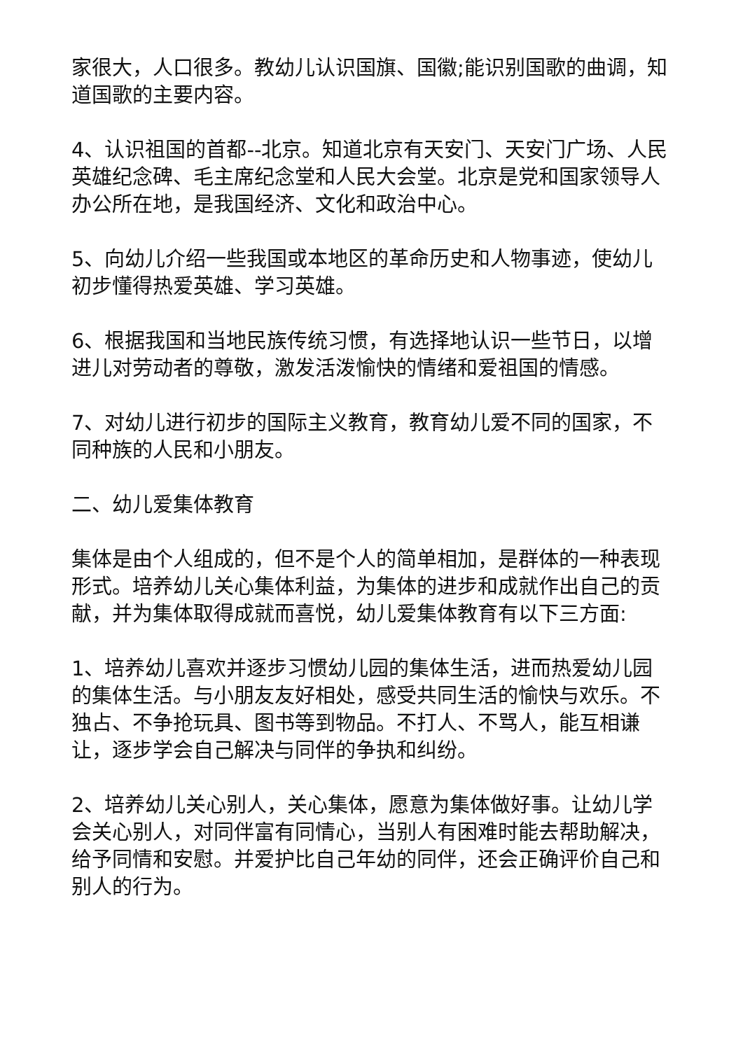家很大，人口很多。教幼儿认识国旗、国徽;能识别国歌的曲调，知道国歌的主要内容。
4、认识祖国的首都--北京。知道北京有天安门、天安门广场、人民英雄纪念碑、毛主席纪念堂和人民大会堂。北京是党和国家领导人办公所在地，是我国经济、文化和政治中心。
5、向幼儿介绍一些我国或本地区的革命历史和人物事迹，使幼儿初步懂得热爱英雄、学习英雄。
6、根据我国和当地民族传统习惯，有选择地认识一些节日，以增进儿对劳动者的尊敬，激发活泼愉快的情绪和爱祖国的情感。
7、对幼儿进行初步的国际主义教育，教育幼儿爱不同的国家，不同种族的人民和小朋友。
二、幼儿爱集体教育
集体是由个人组成的，但不是个人的简单相加，是群体的一种表现形式。培养幼儿关心集体利益，为集体的进步和成就作出自己的贡献，并为集体取得成就而喜悦，幼儿爱集体教育有以下三方面:
1、培养幼儿喜欢并逐步习惯幼儿园的集体生活，进而热爱幼儿园的集体生活。与小朋友友好相处，感受共同生活的愉快与欢乐。不独占、不争抢玩具、图书等到物品。不打人、不骂人，能互相谦让，逐步学会自己解决与同伴的争执和纠纷。
2、培养幼儿关心别人，关心集体，愿意为集体做好事。让幼儿学会关心别人，对同伴富有同情心，当别人有困难时能去帮助解决，给予同情和安慰。并爱护比自己年幼的同伴，还会正确评价自己和别人的行为。